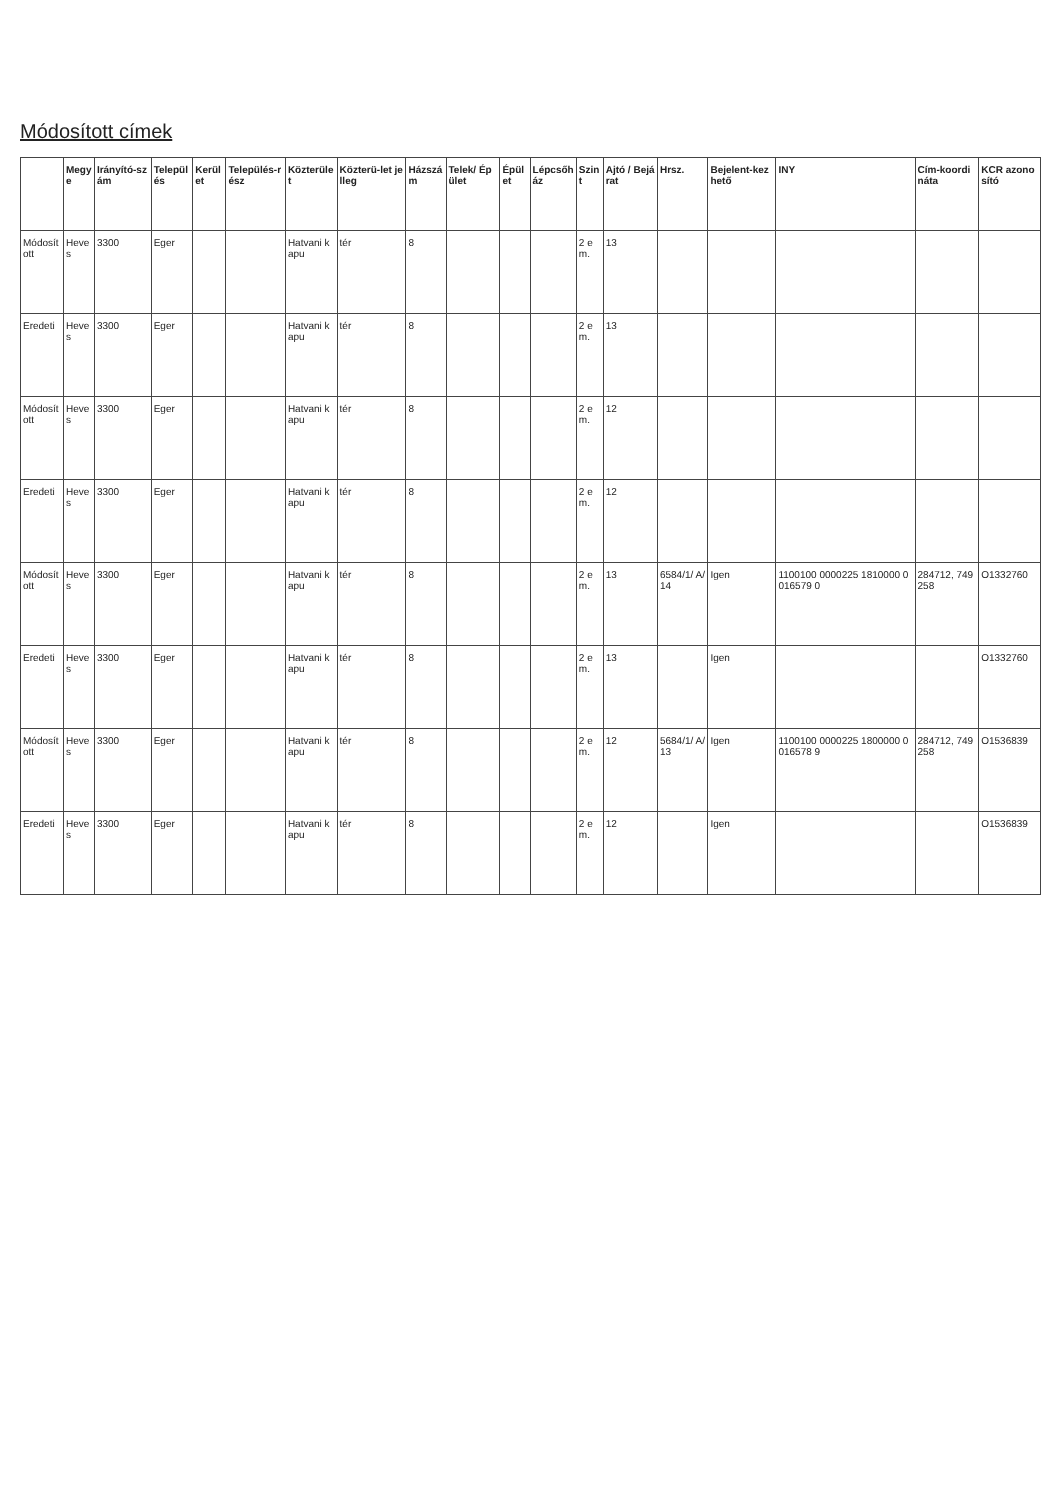Módosított címek
| | Megye | Irányító-szám | Település | Kerület | Település-rész | Közterület | Közterü-let jelleg | Házszám | Telek/ Épület | Épület | Lépcsőház | Szint | Ajtó / Bejárat | Hrsz. | Bejelent-kezhető | INY | Cím-koordináta | KCR azonosító |
| --- | --- | --- | --- | --- | --- | --- | --- | --- | --- | --- | --- | --- | --- | --- | --- | --- | --- | --- |
| Módosított | Heves | 3300 | Eger | | | Hatvani kapu | tér | 8 | | | | 2 em. | 13 | | | | | |
| Eredeti | Heves | 3300 | Eger | | | Hatvani kapu | tér | 8 | | | | 2 em. | 13 | | | | | |
| Módosított | Heves | 3300 | Eger | | | Hatvani kapu | tér | 8 | | | | 2 em. | 12 | | | | | |
| Eredeti | Heves | 3300 | Eger | | | Hatvani kapu | tér | 8 | | | | 2 em. | 12 | | | | | |
| Módosított | Heves | 3300 | Eger | | | Hatvani kapu | tér | 8 | | | | 2 em. | 13 | 6584/1/ A/14 | Igen | 1100100 0000225 1810000 0016579 0 | 284712, 749258 | O1332760 |
| Eredeti | Heves | 3300 | Eger | | | Hatvani kapu | tér | 8 | | | | 2 em. | 13 | | Igen | | | O1332760 |
| Módosított | Heves | 3300 | Eger | | | Hatvani kapu | tér | 8 | | | | 2 em. | 12 | 5684/1/ A/13 | Igen | 1100100 0000225 1800000 0016578 9 | 284712, 749258 | O1536839 |
| Eredeti | Heves | 3300 | Eger | | | Hatvani kapu | tér | 8 | | | | 2 em. | 12 | | Igen | | | O1536839 |